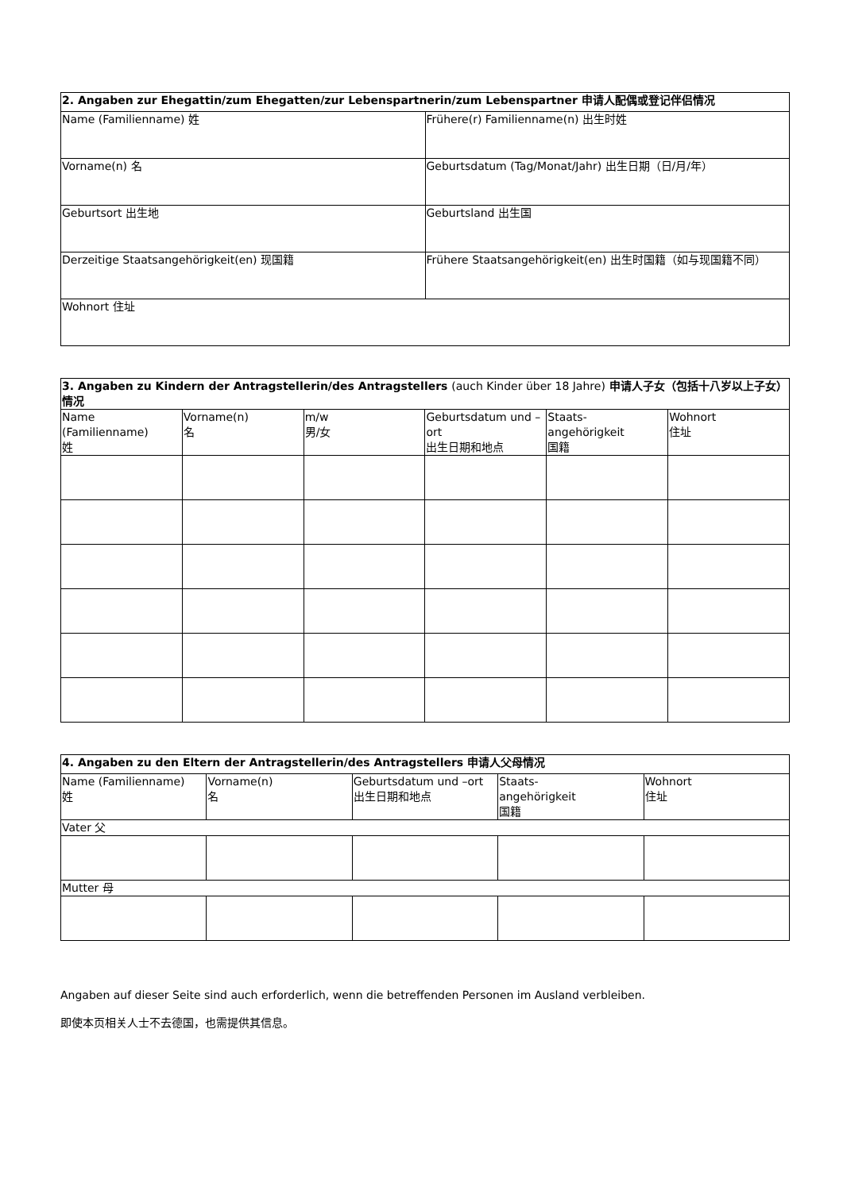| 2. Angaben zur Ehegattin/zum Ehegatten/zur Lebenspartnerin/zum Lebenspartner 申请人配偶或登记伴侣情况 | |
| --- | --- |
| Name (Familienname) 姓 | Frühere(r) Familienname(n) 出生时姓 |
| Vorname(n) 名 | Geburtsdatum (Tag/Monat/Jahr) 出生日期（日/月/年） |
| Geburtsort 出生地 | Geburtsland 出生国 |
| Derzeitige Staatsangehörigkeit(en) 现国籍 | Frühere Staatsangehörigkeit(en) 出生时国籍（如与现国籍不同） |
| Wohnort 住址 | |
| 3. Angaben zu Kindern der Antragstellerin/des Antragstellers (auch Kinder über 18 Jahre) 申请人子女（包括十八岁以上子女）情况 | | | | | |
| --- | --- | --- | --- | --- | --- |
| Name (Familienname) 姓 | Vorname(n) 名 | m/w 男/女 | Geburtsdatum und –ort 出生日期和地点 | Staats- angehörigkeit 国籍 | Wohnort 住址 |
| 4. Angaben zu den Eltern der Antragstellerin/des Antragstellers 申请人父母情况 | | | | |
| --- | --- | --- | --- | --- |
| Name (Familienname) 姓 | Vorname(n) 名 | Geburtsdatum und –ort 出生日期和地点 | Staats- angehörigkeit 国籍 | Wohnort 住址 |
| Vater 父 | | | | |
| Mutter 母 | | | | |
Angaben auf dieser Seite sind auch erforderlich, wenn die betreffenden Personen im Ausland verbleiben.
即使本页相关人士不去德国，也需提供其信息。